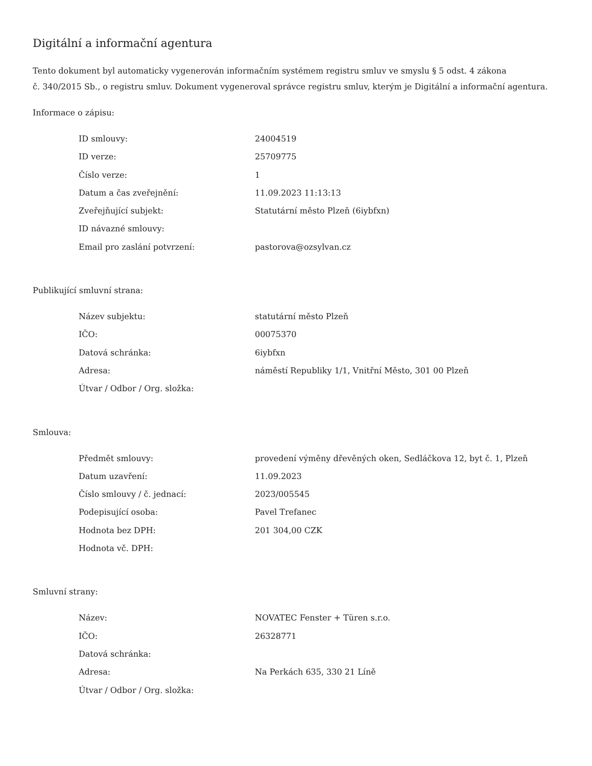Digitální a informační agentura
Tento dokument byl automaticky vygenerován informačním systémem registru smluv ve smyslu § 5 odst. 4 zákona
č. 340/2015 Sb., o registru smluv. Dokument vygeneroval správce registru smluv, kterým je Digitální a informační agentura.
Informace o zápisu:
| ID smlouvy: | 24004519 |
| ID verze: | 25709775 |
| Číslo verze: | 1 |
| Datum a čas zveřejnění: | 11.09.2023 11:13:13 |
| Zveřejňující subjekt: | Statutární město Plzeň (6iybfxn) |
| ID návazné smlouvy: | |
| Email pro zaslání potvrzení: | pastorova@ozsylvan.cz |
Publikující smluvní strana:
| Název subjektu: | statutární město Plzeň |
| IČO: | 00075370 |
| Datová schránka: | 6iybfxn |
| Adresa: | náměstí Republiky 1/1, Vnitřní Město, 301 00 Plzeň |
| Útvar / Odbor / Org. složka: | |
Smlouva:
| Předmět smlouvy: | provedení výměny dřevěných oken, Sedláčkova 12, byt č. 1, Plzeň |
| Datum uzavření: | 11.09.2023 |
| Číslo smlouvy / č. jednací: | 2023/005545 |
| Podepisující osoba: | Pavel Trefanec |
| Hodnota bez DPH: | 201 304,00 CZK |
| Hodnota vč. DPH: | |
Smluvní strany:
| Název: | NOVATEC Fenster + Türen s.r.o. |
| IČO: | 26328771 |
| Datová schránka: | |
| Adresa: | Na Perkách 635, 330 21 Líně |
| Útvar / Odbor / Org. složka: | |